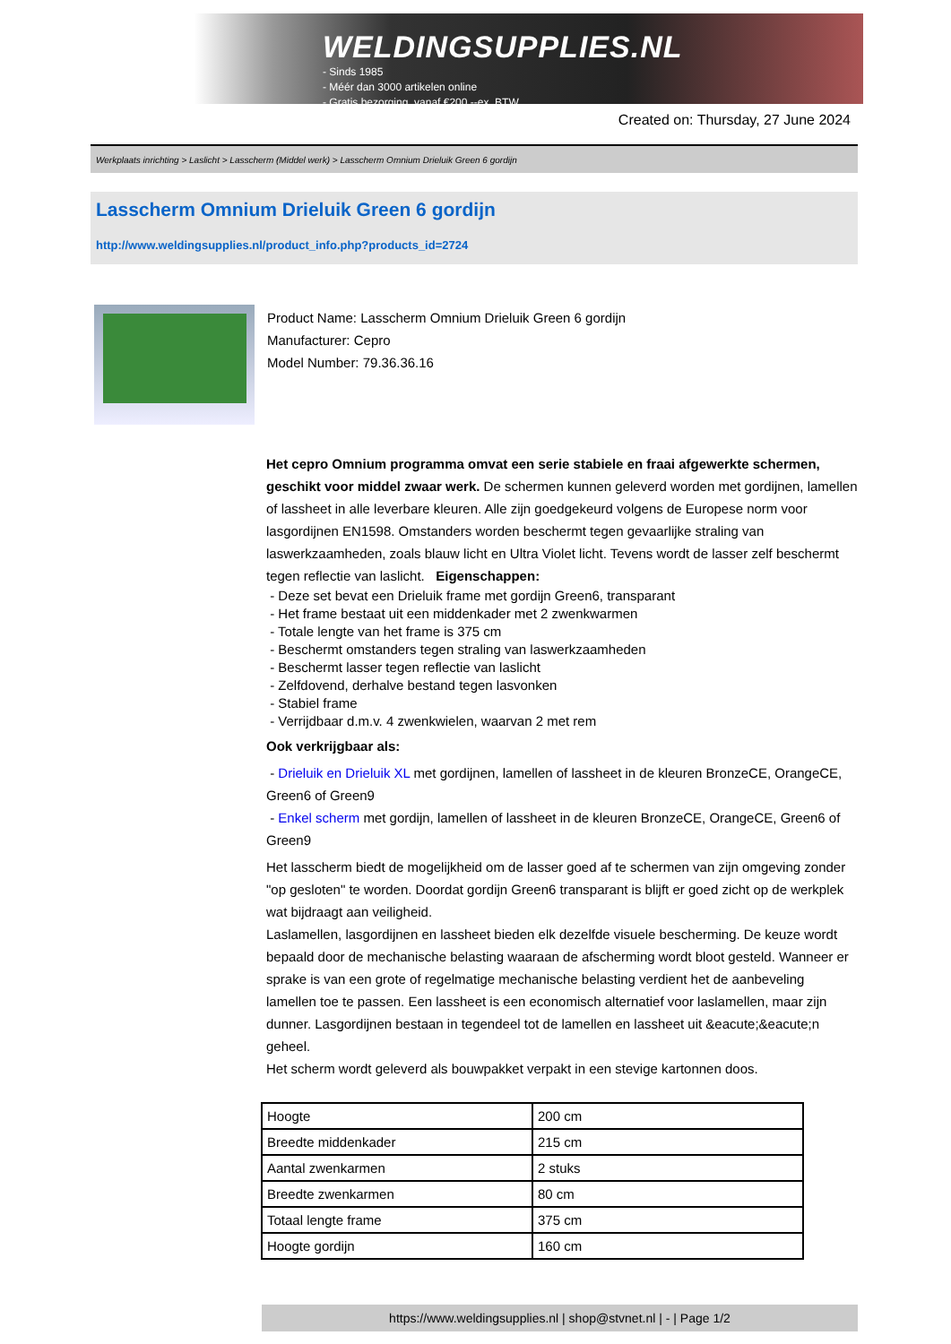WELDINGSUPPLIES.NL
- Sinds 1985
- Méér dan 3000 artikelen online
- Gratis bezorging, vanaf €200,--ex. BTW
Created on: Thursday, 27 June 2024
Werkplaats inrichting > Laslicht > Lasscherm (Middel werk) > Lasscherm Omnium Drieluik Green 6 gordijn
Lasscherm Omnium Drieluik Green 6 gordijn
http://www.weldingsupplies.nl/product_info.php?products_id=2724
Product Name: Lasscherm Omnium Drieluik Green 6 gordijn
Manufacturer: Cepro
Model Number: 79.36.36.16
Het cepro Omnium programma omvat een serie stabiele en fraai afgewerkte schermen, geschikt voor middel zwaar werk. De schermen kunnen geleverd worden met gordijnen, lamellen of lassheet in alle leverbare kleuren. Alle zijn goedgekeurd volgens de Europese norm voor lasgordijnen EN1598. Omstanders worden beschermt tegen gevaarlijke straling van laswerkzaamheden, zoals blauw licht en Ultra Violet licht. Tevens wordt de lasser zelf beschermt tegen reflectie van laslicht. Eigenschappen:
- Deze set bevat een Drieluik frame met gordijn Green6, transparant
- Het frame bestaat uit een middenkader met 2 zwenkwarmen
- Totale lengte van het frame is 375 cm
- Beschermt omstanders tegen straling van laswerkzaamheden
- Beschermt lasser tegen reflectie van laslicht
- Zelfdovend, derhalve bestand tegen lasvonken
- Stabiel frame
- Verrijdbaar d.m.v. 4 zwenkwielen, waarvan 2 met rem
Ook verkrijgbaar als:
- Drieluik en Drieluik XL met gordijnen, lamellen of lassheet in de kleuren BronzeCE, OrangeCE, Green6 of Green9
- Enkel scherm met gordijn, lamellen of lassheet in de kleuren BronzeCE, OrangeCE, Green6 of Green9
Het lasscherm biedt de mogelijkheid om de lasser goed af te schermen van zijn omgeving zonder "op gesloten" te worden. Doordat gordijn Green6 transparant is blijft er goed zicht op de werkplek wat bijdraagt aan veiligheid.
Laslamellen, lasgordijnen en lassheet bieden elk dezelfde visuele bescherming. De keuze wordt bepaald door de mechanische belasting waaraan de afscherming wordt bloot gesteld. Wanneer er sprake is van een grote of regelmatige mechanische belasting verdient het de aanbeveling lamellen toe te passen. Een lassheet is een economisch alternatief voor laslamellen, maar zijn dunner. Lasgordijnen bestaan in tegendeel tot de lamellen en lassheet uit &eacute;&eacute;n geheel.
Het scherm wordt geleverd als bouwpakket verpakt in een stevige kartonnen doos.
| Hoogte | 200 cm |
| Breedte middenkader | 215 cm |
| Aantal zwenkarmen | 2 stuks |
| Breedte zwenkarmen | 80 cm |
| Totaal lengte frame | 375 cm |
| Hoogte gordijn | 160 cm |
https://www.weldingsupplies.nl | shop@stvnet.nl | - | Page 1/2